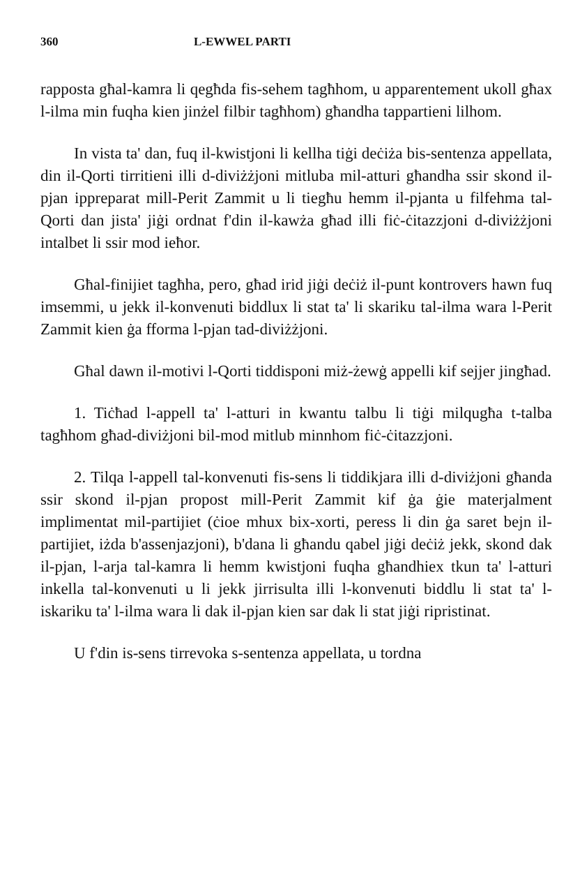360 L-EWWEL PARTI
rapposta għal-kamra li qegħda fis-sehem tagħhom, u apparentement ukoll għax l-ilma min fuqha kien jinżel filbir tagħhom) għandha tappartieni lilhom.
In vista ta' dan, fuq il-kwistjoni li kellha tiġi deċiża bis-sentenza appellata, din il-Qorti tirritieni illi d-diviżżjoni mitluba mil-atturi għandha ssir skond il-pjan ippreparat mill-Perit Zammit u li tiegħu hemm il-pjanta u filfehma tal-Qorti dan jista' jiġi ordnat f'din il-kawża għad illi fiċ-ċitazzjoni d-diviżżjoni intalbet li ssir mod ieħor.
Għal-finijiet tagħha, pero, għad irid jiġi deċiż il-punt kontrovers hawn fuq imsemmi, u jekk il-konvenuti biddlux li stat ta' li skariku tal-ilma wara l-Perit Zammit kien ġa fforma l-pjan tad-diviżżjoni.
Għal dawn il-motivi l-Qorti tiddisponi miż-żewġ appelli kif sejjer jingħad.
1. Tiċħad l-appell ta' l-atturi in kwantu talbu li tiġi milqugħa t-talba tagħhom għad-diviżjoni bil-mod mitlub minnhom fiċ-ċitazzjoni.
2. Tilqa l-appell tal-konvenuti fis-sens li tiddikjara illi d-diviżjoni għanda ssir skond il-pjan propost mill-Perit Zammit kif ġa ġie materjalment implimentat mil-partijiet (ċioe mhux bix-xorti, peress li din ġa saret bejn il-partijiet, iżda b'assenjazjoni), b'dana li għandu qabel jiġi deċiż jekk, skond dak il-pjan, l-arja tal-kamra li hemm kwistjoni fuqha għandhiex tkun ta' l-atturi inkella tal-konvenuti u li jekk jirrisulta illi l-konvenuti biddlu li stat ta' l-iskariku ta' l-ilma wara li dak il-pjan kien sar dak li stat jiġi ripristinat.
U f'din is-sens tirrevoka s-sentenza appellata, u tordna